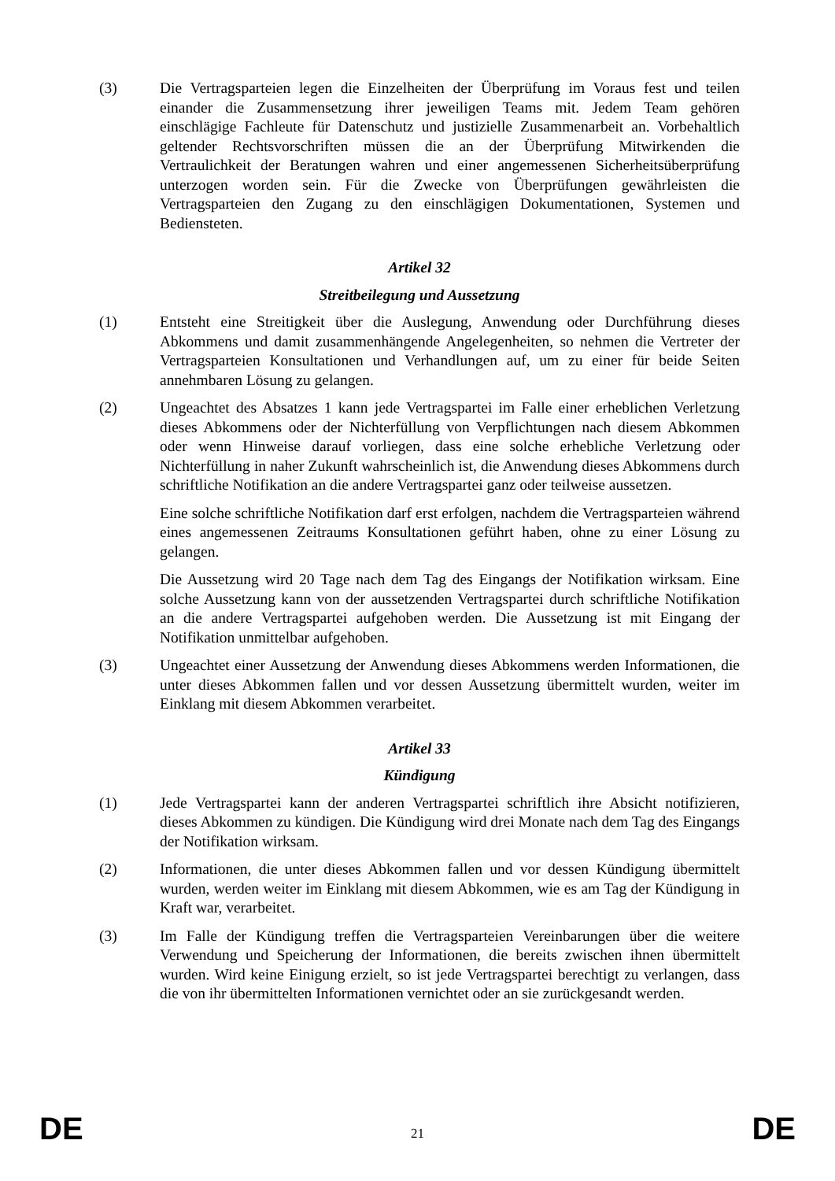(3) Die Vertragsparteien legen die Einzelheiten der Überprüfung im Voraus fest und teilen einander die Zusammensetzung ihrer jeweiligen Teams mit. Jedem Team gehören einschlägige Fachleute für Datenschutz und justizielle Zusammenarbeit an. Vorbehaltlich geltender Rechtsvorschriften müssen die an der Überprüfung Mitwirkenden die Vertraulichkeit der Beratungen wahren und einer angemessenen Sicherheitsüberprüfung unterzogen worden sein. Für die Zwecke von Überprüfungen gewährleisten die Vertragsparteien den Zugang zu den einschlägigen Dokumentationen, Systemen und Bediensteten.
Artikel 32
Streitbeilegung und Aussetzung
(1) Entsteht eine Streitigkeit über die Auslegung, Anwendung oder Durchführung dieses Abkommens und damit zusammenhängende Angelegenheiten, so nehmen die Vertreter der Vertragsparteien Konsultationen und Verhandlungen auf, um zu einer für beide Seiten annehmbaren Lösung zu gelangen.
(2) Ungeachtet des Absatzes 1 kann jede Vertragspartei im Falle einer erheblichen Verletzung dieses Abkommens oder der Nichterfüllung von Verpflichtungen nach diesem Abkommen oder wenn Hinweise darauf vorliegen, dass eine solche erhebliche Verletzung oder Nichterfüllung in naher Zukunft wahrscheinlich ist, die Anwendung dieses Abkommens durch schriftliche Notifikation an die andere Vertragspartei ganz oder teilweise aussetzen.
Eine solche schriftliche Notifikation darf erst erfolgen, nachdem die Vertragsparteien während eines angemessenen Zeitraums Konsultationen geführt haben, ohne zu einer Lösung zu gelangen.
Die Aussetzung wird 20 Tage nach dem Tag des Eingangs der Notifikation wirksam. Eine solche Aussetzung kann von der aussetzenden Vertragspartei durch schriftliche Notifikation an die andere Vertragspartei aufgehoben werden. Die Aussetzung ist mit Eingang der Notifikation unmittelbar aufgehoben.
(3) Ungeachtet einer Aussetzung der Anwendung dieses Abkommens werden Informationen, die unter dieses Abkommen fallen und vor dessen Aussetzung übermittelt wurden, weiter im Einklang mit diesem Abkommen verarbeitet.
Artikel 33
Kündigung
(1) Jede Vertragspartei kann der anderen Vertragspartei schriftlich ihre Absicht notifizieren, dieses Abkommen zu kündigen. Die Kündigung wird drei Monate nach dem Tag des Eingangs der Notifikation wirksam.
(2) Informationen, die unter dieses Abkommen fallen und vor dessen Kündigung übermittelt wurden, werden weiter im Einklang mit diesem Abkommen, wie es am Tag der Kündigung in Kraft war, verarbeitet.
(3) Im Falle der Kündigung treffen die Vertragsparteien Vereinbarungen über die weitere Verwendung und Speicherung der Informationen, die bereits zwischen ihnen übermittelt wurden. Wird keine Einigung erzielt, so ist jede Vertragspartei berechtigt zu verlangen, dass die von ihr übermittelten Informationen vernichtet oder an sie zurückgesandt werden.
DE 21 DE